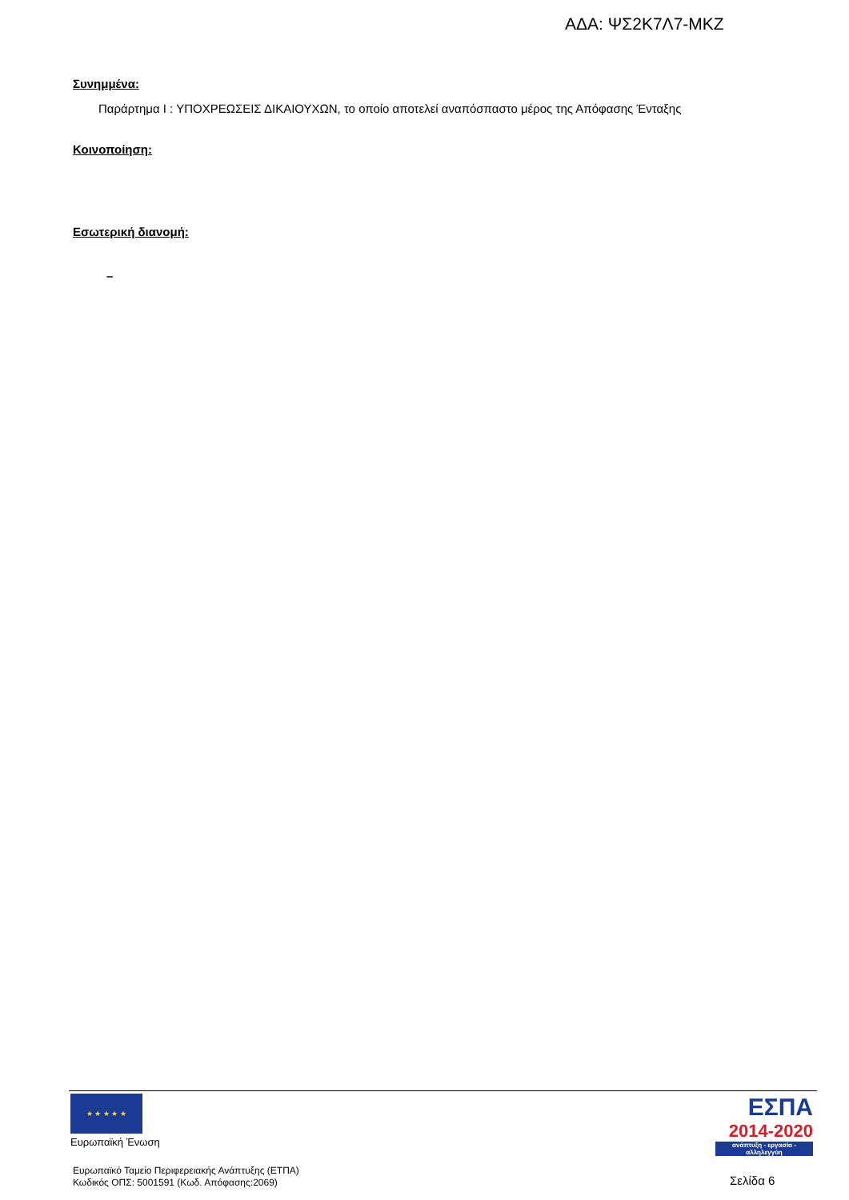ΑΔΑ: ΨΣ2Κ7Λ7-ΜΚΖ
Συνημμένα:
Παράρτημα Ι : ΥΠΟΧΡΕΩΣΕΙΣ ΔΙΚΑΙΟΥΧΩΝ, το οποίο αποτελεί αναπόσπαστο μέρος της Απόφασης Ένταξης
Κοινοποίηση:
Εσωτερική διανομή:
–
★ ★ ★ ★ ★
Ευρωπαϊκή Ένωση
ΕΣΠΑ
2014-2020
ανάπτυξη - εργασία - αλληλεγγύη
Ευρωπαϊκό Ταμείο Περιφερειακής Ανάπτυξης (ΕΤΠΑ)
Κωδικός ΟΠΣ: 5001591 (Κωδ. Απόφασης:2069)
Σελίδα 6